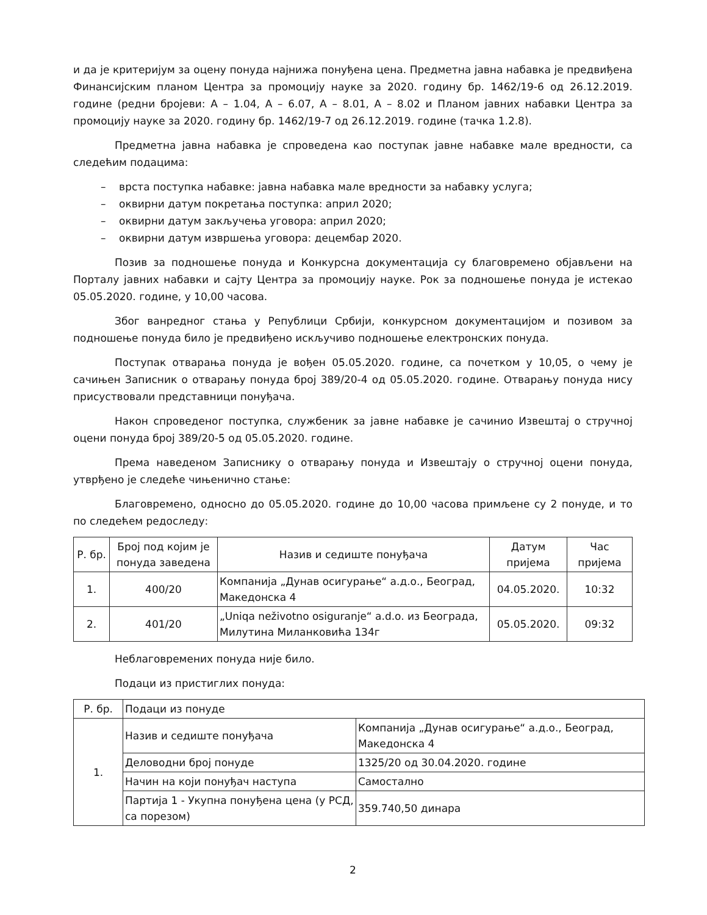и да је критеријум за оцену понуда најнижа понуђена цена. Предметна јавна набавка је предвиђена Финансијским планом Центра за промоцију науке за 2020. годину бр. 1462/19-6 од 26.12.2019. године (редни бројеви: А – 1.04, А – 6.07, А – 8.01, А – 8.02 и Планом јавних набавки Центра за промоцију науке за 2020. годину бр. 1462/19-7 од 26.12.2019. године (тачка 1.2.8).
Предметна јавна набавка је спроведена као поступак јавне набавке мале вредности, са следећим подацима:
– врста поступка набавке: јавна набавка мале вредности за набавку услуга;
– оквирни датум покретања поступка: април 2020;
– оквирни датум закључења уговора: април 2020;
– оквирни датум извршења уговора: децембар 2020.
Позив за подношење понуда и Конкурсна документација су благовремено објављени на Порталу јавних набавки и сајту Центра за промоцију науке. Рок за подношење понуда је истекао 05.05.2020. године, у 10,00 часова.
Због ванредног стања у Републици Србији, конкурсном документацијом и позивом за подношење понуда било је предвиђено искључиво подношење електронских понуда.
Поступак отварања понуда је вођен 05.05.2020. године, са почетком у 10,05, о чему је сачињен Записник о отварању понуда број 389/20-4 од 05.05.2020. године. Отварању понуда нису присуствовали представници понуђача.
Након спроведеног поступка, службеник за јавне набавке је сачинио Извештај о стручној оцени понуда број 389/20-5 од 05.05.2020. године.
Према наведеном Записнику о отварању понуда и Извештају о стручној оцени понуда, утврђено је следеће чињенично стање:
Благовремено, односно до 05.05.2020. године до 10,00 часова примљене су 2 понуде, и то по следећем редоследу:
| Р. бр. | Број под којим је понуда заведена | Назив и седиште понуђача | Датум пријема | Час пријема |
| --- | --- | --- | --- | --- |
| 1. | 400/20 | Компанија „Дунав осигурање“ а.д.о., Београд, Македонска 4 | 04.05.2020. | 10:32 |
| 2. | 401/20 | „Uniqa neživotno osiguranje“ a.d.o. из Београда, Милутина Миланковића 134г | 05.05.2020. | 09:32 |
Неблаговремених понуда није било.
Подаци из пристиглих понуда:
| Р. бр. | Подаци из понуде | |
| 1. | Назив и седиште понуђача | Компанија „Дунав осигурање“ а.д.о., Београд, Македонска 4 |
| | Деловодни број понуде | 1325/20 од 30.04.2020. године |
| | Начин на који понуђач наступа | Самостално |
| | Партија 1 - Укупна понуђена цена (у РСД, са порезом) | 359.740,50 динара |
2